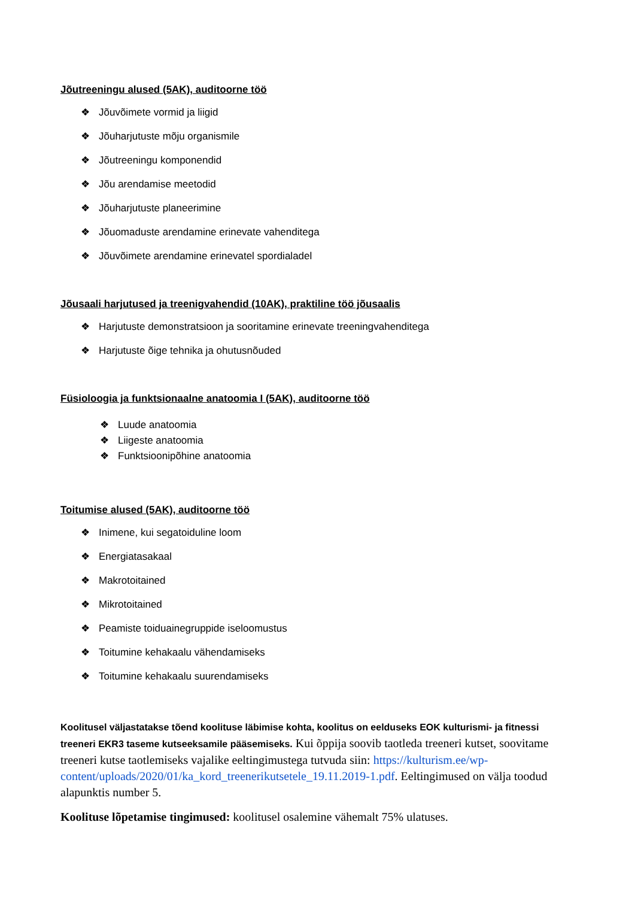Jõutreeningu alused (5AK), auditoorne töö
❖ Jõuvõimete vormid ja liigid
❖ Jõuharjutuste mõju organismile
❖ Jõutreeningu komponendid
❖ Jõu arendamise meetodid
❖ Jõuharjutuste planeerimine
❖ Jõuomaduste arendamine erinevate vahenditega
❖ Jõuvõimete arendamine erinevatel spordialadel
Jõusaali harjutused ja treenigvahendid (10AK), praktiline töö jõusaalis
❖ Harjutuste demonstratsioon ja sooritamine erinevate treeningvahenditega
❖ Harjutuste õige tehnika ja ohutusnõuded
Füsioloogia ja funktsionaalne anatoomia I (5AK), auditoorne töö
❖ Luude anatoomia
❖ Liigeste anatoomia
❖ Funktsioonipõhine anatoomia
Toitumise alused (5AK), auditoorne töö
❖ Inimene, kui segatoiduline loom
❖ Energiatasakaal
❖ Makrotoitained
❖ Mikrotoitained
❖ Peamiste toiduainegruppide iseloomustus
❖ Toitumine kehakaalu vähendamiseks
❖ Toitumine kehakaalu suurendamiseks
Koolitusel väljastatakse tõend koolituse läbimise kohta, koolitus on eelduseks EOK kulturismi- ja fitnessi treeneri EKR3 taseme kutseeksamile pääsemiseks. Kui õppija soovib taotleda treeneri kutset, soovitame treeneri kutse taotlemiseks vajalike eeltingimustega tutvuda siin: https://kulturism.ee/wp-content/uploads/2020/01/ka_kord_treenerikutsetele_19.11.2019-1.pdf. Eeltingimused on välja toodud alapunktis number 5.
Koolituse lõpetamise tingimused: koolitusel osalemine vähemalt 75% ulatuses.